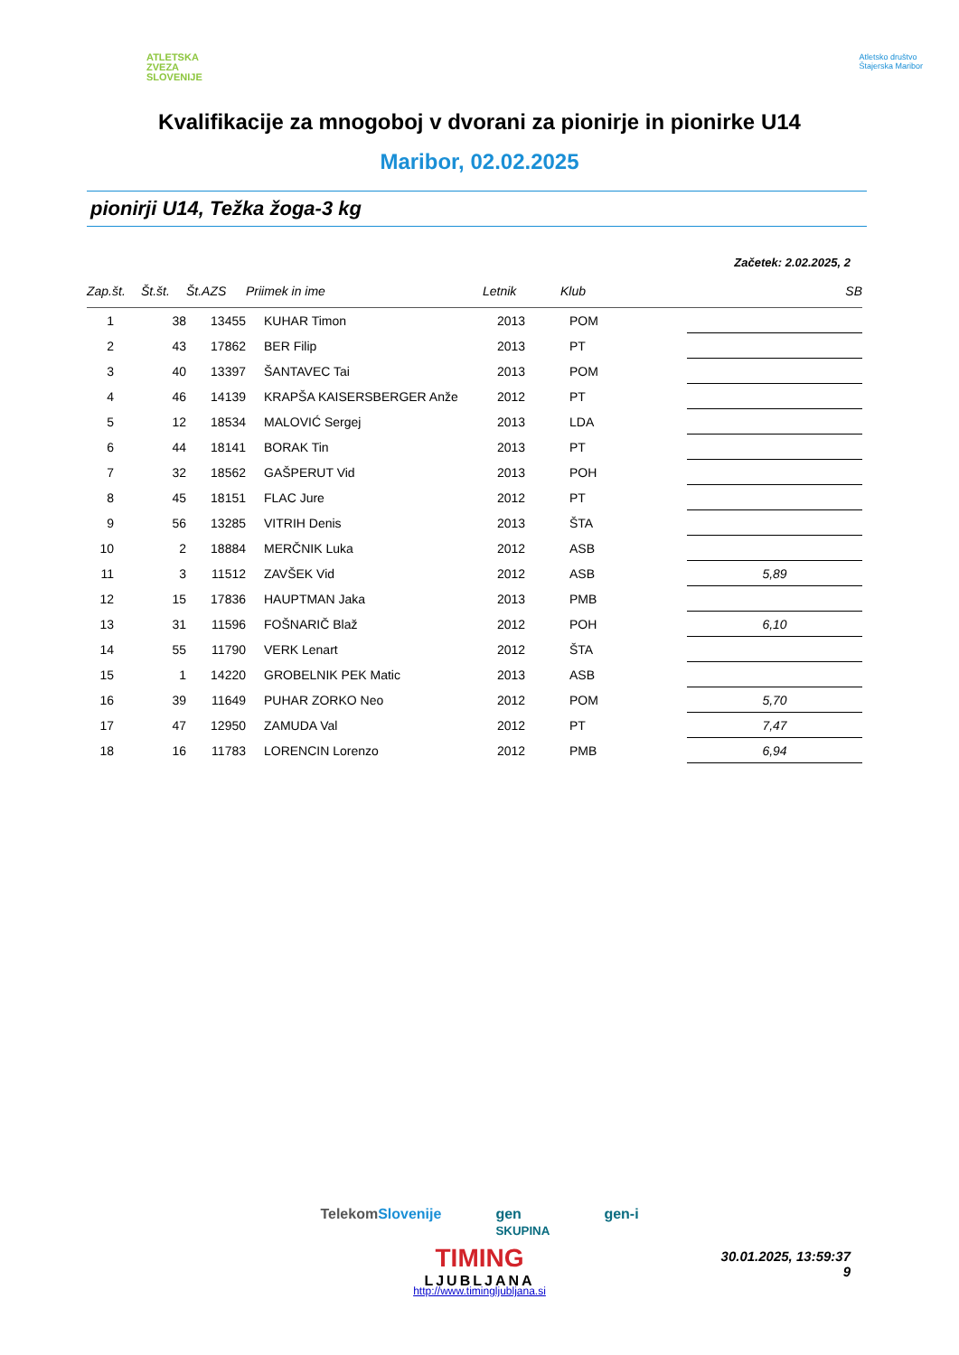ATLETSKA
ZVEZA
SLOVENIJE
Atletsko društvo
Štajerska Maribor
Kvalifikacije za mnogoboj v dvorani za pionirje in pionirke U14
Maribor, 02.02.2025
pionirji U14, Težka žoga-3 kg
Začetek: 2.02.2025, 2
| Zap.št. | Št.št. | Št.AZS | Priimek in ime | Letnik | Klub | SB |
| --- | --- | --- | --- | --- | --- | --- |
| 1 | 38 | 13455 | KUHAR Timon | 2013 | POM | |
| 2 | 43 | 17862 | BER Filip | 2013 | PT | |
| 3 | 40 | 13397 | ŠANTAVEC Tai | 2013 | POM | |
| 4 | 46 | 14139 | KRAPŠA KAISERSBERGER Anže | 2012 | PT | |
| 5 | 12 | 18534 | MALOVIĆ Sergej | 2013 | LDA | |
| 6 | 44 | 18141 | BORAK Tin | 2013 | PT | |
| 7 | 32 | 18562 | GAŠPERUT Vid | 2013 | POH | |
| 8 | 45 | 18151 | FLAC Jure | 2012 | PT | |
| 9 | 56 | 13285 | VITRIH Denis | 2013 | ŠTA | |
| 10 | 2 | 18884 | MERČNIK Luka | 2012 | ASB | |
| 11 | 3 | 11512 | ZAVŠEK Vid | 2012 | ASB | 5,89 |
| 12 | 15 | 17836 | HAUPTMAN Jaka | 2013 | PMB | |
| 13 | 31 | 11596 | FOŠNARIČ Blaž | 2012 | POH | 6,10 |
| 14 | 55 | 11790 | VERK Lenart | 2012 | ŠTA | |
| 15 | 1 | 14220 | GROBELNIK PEK Matic | 2013 | ASB | |
| 16 | 39 | 11649 | PUHAR ZORKO Neo | 2012 | POM | 5,70 |
| 17 | 47 | 12950 | ZAMUDA Val | 2012 | PT | 7,47 |
| 18 | 16 | 11783 | LORENCIN Lorenzo | 2012 | PMB | 6,94 |
TelekomSlovenije gen
SKUPINA gen-i
TIMING
LJUBLJANA
30.01.2025, 13:59:37
9
http://www.timingljubljana.si